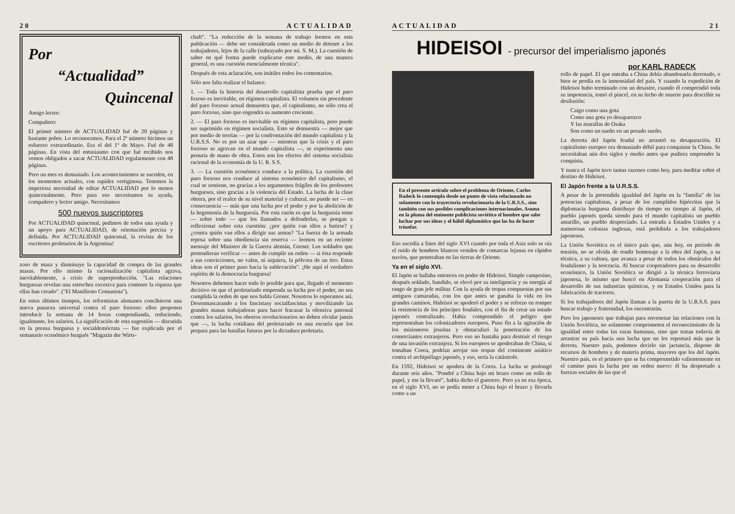20 ACTUALIDAD
Por
“Actualidad”
Quincenal
Amigo lector:
Compañero:
El primer número de ACTUALIDAD fué de 20 páginas y bastante pobre. Lo reconocemos. Para el 2º número hicimos un esfuerzo extraordinario. Era el del 1º de Mayo. Fué de 48 páginas. En vista del entusiasmo con que fué recibido nos vemos obligados a sacar ACTUALIDAD regularmente con 48 páginas.
Pero un mes es demasiado. Los acontecimientos se suceden, en los momentos actuales, con rapidez vertiginosa. Tenemos la imperiosa necesidad de editar ACTUALIDAD por lo menos quincenalmente. Pero para eso necesitamos tu ayuda, compañero y lector amigo. Necesitamos
500 nuevos suscriptores
Por ACTUALIDAD quincenal, pedimos de todos una ayuda y un apoyo para ACTUALIDAD, de orientación precisa y definida. Por ACTUALIDAD quincenal, la revista de los escritores proletarios de la Argentina!
zoso de masa y disminuye la capacidad de compra de las grandes masas. Por ello mismo la racionalización capitalista agrava, inevitablemente, a crisis de superproducción. "Las relaciones burguesas revelan una estrechez excesiva para contener la riqueza que ellas han creado". ("El Manifiesto Comunista").
En estos últimos tiempos, los reformistas alemanes concibieron una nueva panacea universal contra el paro forzoso: ellos proponen introducir la semana de 14 horas compendianda, reduciendo, igualmente, los salarios. La significación de esta sugestión — discutida en la prensa burguesa y socialdemócrata — fue explicada por el semanario económico burgués "Magazin der Wirts-
chaft". "La reducción de la semana de trabajo leemos en esta publicación — debe ser considerada como un medio de detener a los trabajadores, lejos de la calle (subrayado por mi. S. M.). La cuestión de saber en qué forma puede explicarse este medio, de una manera general, es una cuestión esencialmente técnica".
Después de esta aclaración, son inútiles todos los comentarios.
Sólo nos falta realizar el balance.
1. — Toda la historia del desarrollo capitalista prueba que el paro fozoso es inevitable, en régimen capitalista. El volumen sin precedente del paro forzoso actual demuestra que, el capitalismo, no sólo crea el paro forzoso, sino que engendra su aumento creciente.
2. — El paro forzoso es inevitable en régimen capitalista, pero puede ser suprimido en régimen socialista. Esto se demuestra — mejor que por medio de teorías — por la confrontación del mundo capitalista y la U.R.S.S. No es por un azar que — mientras que la crisis y el paro forzoso se agravan en el mundo capitalista —, se experimenta una penuria de mano de obra. Estos son los efectos del sistema socialista racional de la economía de la U. R. S.S.
3. — La cuestión económica conduce a la política. La cuestión del paro forzoso nos conduce al sistema económico del capitalismo, el cual se sostiene, no gracias a los argumentos frágiles de los profesores burgueses, sino gracias a la violencia del Estado. La lucha de la clase obrera, por el realce de su nivel material y cultural, no puede ser — en consecuencia — más que una lucha por el poder y por la abolición de la hegemonía de la burguesía. Por esta razón es que la burguesía teme — sobre todo — que los llamados a defenderlas, se pongan a reflexionar sobre esta cuestión: ¿por quién van ellos a batirse? y ¿contra quién van ellos a dirigir sus armas? "La fuerza de la armada reposa sobre una obediencia sin reserva — leemos en un reciente mensaje del Ministro de la Guerra alemán, Grener. Los soldados que pretendieran verificar — antes de cumplir un orden — si ésta responde a sus convicciones, no valen, ni siquiera, la pólvora de un tiro. Estas ideas son el primer paso hacia la sublevación". ¡He aquí el verdadero espíritu de la democracia burguesa!
Nosotros debemos hacer todo lo posible para que, llegado el momento decisivo en que el proletariado emprenda su lucha por el poder, no sea cumplida la orden de que nos habla Grener. Nosotros lo esperamos así. Desenmascarando a los fascistasy socialfascistas y movilizando las grandes masas trabajadoras para hacer fracasar la ofensiva patronal contra los salarios, los obreros revolucionarios no deben olvidar jamás que —, la lucha cotidiana del proletariado es una escuela que los prepara para las batallas futuras por la dictadura proletaria.
ACTUALIDAD 21
HIDEISOI - precursor del imperialismo japonés
por KARL RADECK
En el presente artículo sobre el problema de Oriente, Carlos Radeck lo contempla desde un punto de vista relacionado no solamente con la trayectoria revolucionaria de la U.R.S.S., sino también con sus posibles complicaciones internacionales. Asoma en la pluma del eminente publicista soviético el hombre que sabe luchar por sus ideas y el hábil diplomático que las ha de hacer triunfar.
Eso sucedía a fines del siglo XVI cuando por toda el Asia solo se oía el ruido de hombres blancos venidos de comarcas lejanas en rápidos navíos, que penetraban en las tierras de Oriente.
Ya en el siglo XVI.
El Japón se hallaba entonces en poder de Hideisoi. Simple campesino, después soldado, bandido, se elevó por su inteligencia y su energía al rango de gran jefe militar. Con la ayuda de tropas compuestas por sus antiguos camaradas, con los que antes se ganaba la vida en los grandes caminos, Hideisoi se apoderó el poder y se reforzo en romper la resistencia de los príncipes feudales, con el fin de crear un estado japonés centralizado. Había comprendido el peligro que representaban los colonizadores europeos. Puso fin a la agitación de los misioneros jesuitas y obstaculizó la penetración de los comerciantes extranjeros. Pero eso no bastaba para destruir el riesgo de una invasión extranjera. Si los europeos se apoderaban de China, si tomaban Corea, podrían arrojar sus tropas del continente asiático contra el archipiélago japonés, y eso, sería la catástrofe.
En 1592, Hideisoi se apodera de la Corea. La lucha se prolongó durante seis años. "Pondré a China bajo mi brazo como un rollo de papel, y me la llevaré", había dicho el guerrero. Pero ya en esa época, en el siglo XVI, no se podía meter a China bajo el brazo y llevarla como a un
rollo de papel. El que entraba a China debía abandonarla derrotado, o bien se perdía en la inmensidad del país. Y cuando la expedición de Hideisoi hubo terminado con un desastre, cuando él comprendió toda su impotencia, tomó el pincel, en su lecho de muerte para describir su desilusión:
Caigo como una gota
Como una gota yo desaparezco
Y las murallas de Osaka
Son como un sueño en un pesado sueño.
La derrota del Japón feudal no arrastró su desaparación. El capitalismo europeo era demasiado débil para conquistar la China. Se necesitaban aún dos siglos y medio antes que pudiera emprender la conquista.
Y nunca el Japón tuvo tantas razones como hoy, para meditar sobre el destino de Hideisoi.
El Japón frente a la U.R.S.S.
A pesar de la pretendida igualdad del Japón en la "familia" de las potencias capitalistas, a pesar de los cumplidos hipócritas que la diplomacia burguesa distribuye de tiempo en tiempo al Japón, el pueblo japonés queda siendo para el mundo capitalista un pueblo amarillo, un pueblo despreciado. La entrada a Estados Unidos y a numerosas colonias inglesas, está prohibida a los trabajadores japoneses.
La Unión Soviética es el único país que, aún hoy, en periodo de tensión, no se olvida de rendir homenaje a la obra del Japón, a su técnica, a su cultura, que avanza a pesar de todos los obstáculos del feudalismo y la teocracia. Al buscar cooperadores para su desarrollo económico, la Unión Soviética se dirigió a la técnica ferroviaria japonesa, lo mismo que buscó en Alemania cooperación para el desarrollo de sus industrias químicas, y en Estados Unidos para la fabricación de tractores.
Si los trabajadores del Japón llaman a la puerta de la U.R.S.S. para buscar trabajo y fraternidad, los encontrarán.
Pero los japoneses que trabajan para envenenar las relaciones con la Unión Soviética, no solamente comprometen el reconocimiento de la igualdad entre todas las razas humanas, sino que tratan todavía de arrastrar su país hacia una lucha que no les reportará más que la derrota. Nuestro país, podemos decirlo sin jactancia, dispone de recursos de hombres y de materia prima, mayores que los del Japón. Nuestro país, es el primero que se ha comprometido valientemente en el camino para la lucha por un orden nuevo: él ha despertado a fuerzas sociales de las que el